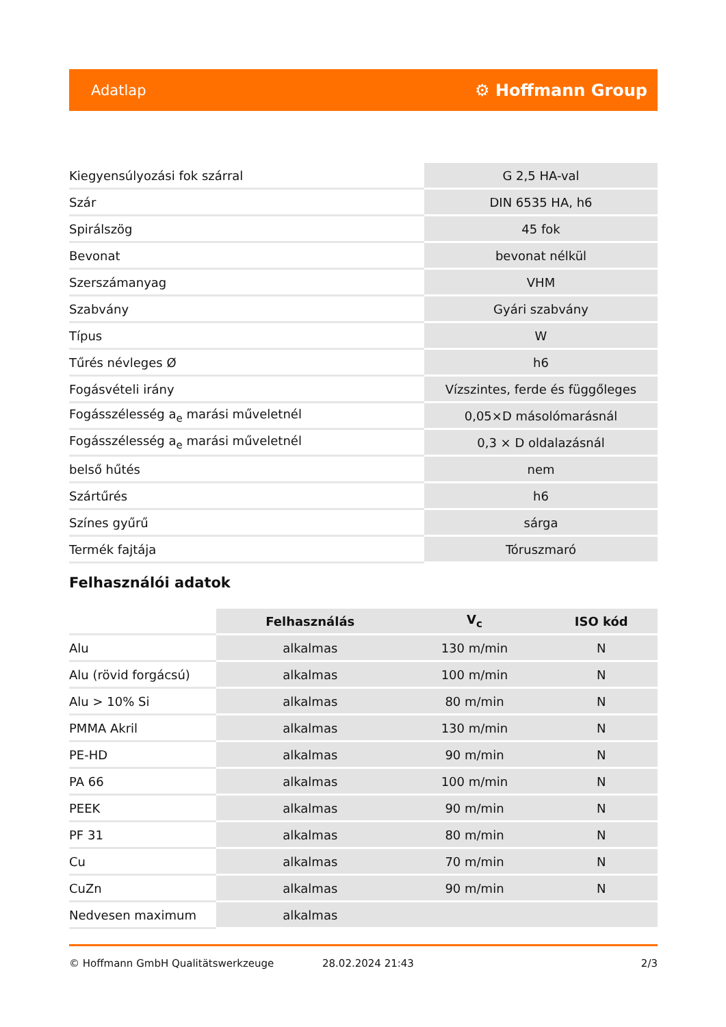Adatlap ⚙ Hoffmann Group
| Kiegyensúlyozási fok szárral | G 2,5 HA-val |
| Szár | DIN 6535 HA, h6 |
| Spirálszög | 45 fok |
| Bevonat | bevonat nélkül |
| Szerszámanyag | VHM |
| Szabvány | Gyári szabvány |
| Típus | W |
| Tűrés névleges Ø | h6 |
| Fogásvételi irány | Vízszintes, ferde és függőleges |
| Fogásszélesség a<sub>e</sub> marási műveletnél | 0,05×D másolómarásnál |
| Fogásszélesség a<sub>e</sub> marási műveletnél | 0,3 × D oldalazásnál |
| belső hűtés | nem |
| Szártűrés | h6 |
| Színes gyűrű | sárga |
| Termék fajtája | Tóruszmaró |
Felhasználói adatok
| | Felhasználás | V<sub>c</sub> | ISO kód |
| --- | --- | --- | --- |
| Alu | alkalmas | 130 m/min | N |
| Alu (rövid forgácsú) | alkalmas | 100 m/min | N |
| Alu > 10% Si | alkalmas | 80 m/min | N |
| PMMA Akril | alkalmas | 130 m/min | N |
| PE-HD | alkalmas | 90 m/min | N |
| PA 66 | alkalmas | 100 m/min | N |
| PEEK | alkalmas | 90 m/min | N |
| PF 31 | alkalmas | 80 m/min | N |
| Cu | alkalmas | 70 m/min | N |
| CuZn | alkalmas | 90 m/min | N |
| Nedvesen maximum | alkalmas | | |
© Hoffmann GmbH Qualitätswerkzeuge 28.02.2024 21:43 2/3